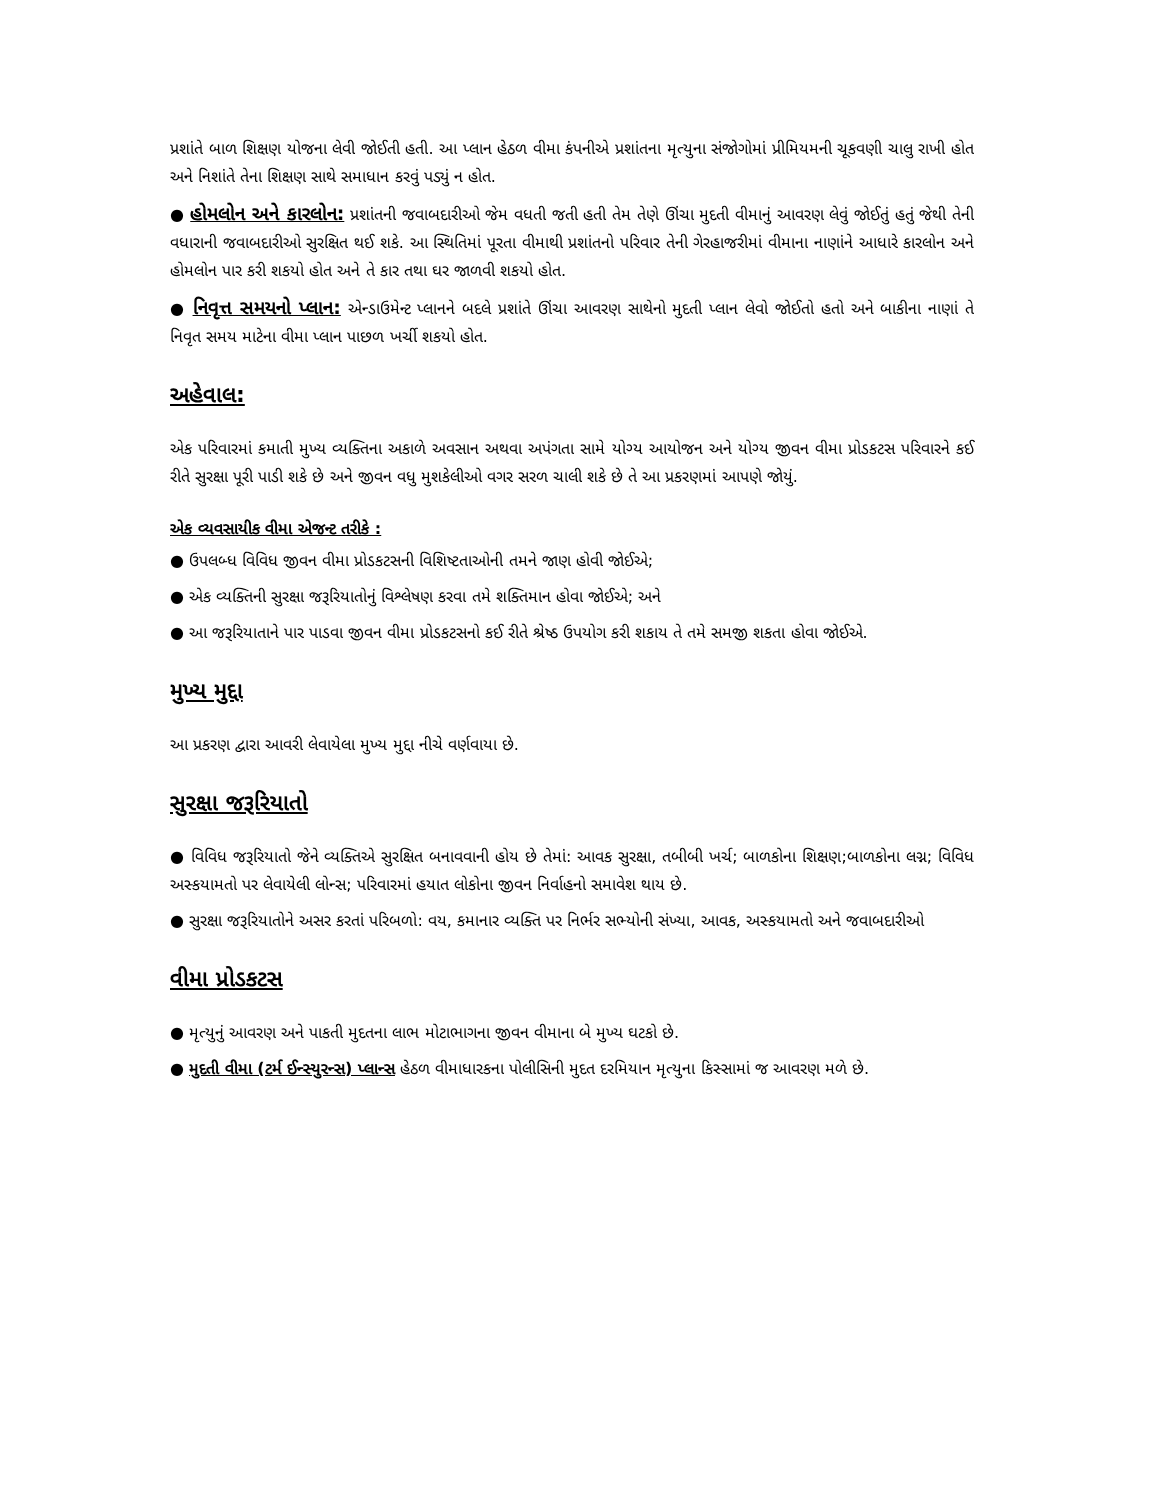પ્રશાંતે બાળ શિક્ષણ યોજના લેવી જોઈતી હતી. આ પ્લાન હેઠળ વીમા કંપનીએ પ્રશાંતના મૃત્યુના સંજોગોમાં પ્રીમિયમની ચૂકવણી ચાલુ રાખી હોત અને નિશાંતે તેના શિક્ષણ સાથે સમાધાન કરવું પડ્યું ન હોત.
● હોમલોન અને કારલોન: પ્રશાંતની જવાબદારીઓ જેમ વધતી જતી હતી તેમ તેણે ઊંચા મુદતી વીમાનું આવરણ લેવું જોઈતું હતું જેથી તેની વધારાની જવાબદારીઓ સુરક્ષિત થઈ શકે. આ સ્થિતિમાં પૂરતા વીમાથી પ્રશાંતનો પરિવાર તેની ગેરહાજરીમાં વીમાના નાણાંને આધારે કારલોન અને હોમલોન પાર કરી શકયો હોત અને તે કાર તથા ઘર જાળવી શકયો હોત.
● નિવૃત્ત સમયનો પ્લાન: એન્ડાઉમેન્ટ પ્લાનને બદલે પ્રશાંતે ઊંચા આવરણ સાથેનો મુદતી પ્લાન લેવો જોઈતો હતો અને બાકીના નાણાં તે નિવૃત સમય માટેના વીમા પ્લાન પાછળ ખર્ચી શકયો હોત.
અહેવાલ:
એક પરિવારમાં કમાતી મુખ્ય વ્યક્તિના અકાળે અવસાન અથવા અપંગતા સામે યોગ્ય આયોજન અને યોગ્ય જીવન વીમા પ્રોડકટસ પરિવારને કઈ રીતે સુરક્ષા પૂરી પાડી શકે છે અને જીવન વધુ મુશકેલીઓ વગર સરળ ચાલી શકે છે તે આ પ્રકરણમાં આપણે જોયું.
એક વ્યવસાયીક વીમા એજન્ટ તરીકે :
● ઉપલબ્ધ વિવિધ જીવન વીમા પ્રોડકટસની વિશિષ્ટતાઓની તમને જાણ હોવી જોઈએ;
● એક વ્યક્તિની સુરક્ષા જરૂરિયાતોનું વિશ્લેષણ કરવા તમે શક્તિમાન હોવા જોઈએ; અને
● આ જરૂરિયાતાને પાર પાડવા જીવન વીમા પ્રોડકટસનો કઈ રીતે શ્રેષ્ઠ ઉપયોગ કરી શકાય તે તમે સમજી શકતા હોવા જોઈએ.
મુખ્ય મુદ્દા
આ પ્રકરણ દ્વારા આવરી લેવાયેલા મુખ્ય મુદ્દા નીચે વર્ણવાયા છે.
સુરક્ષા જરૂરિયાતો
● વિવિધ જરૂરિયાતો જેને વ્યક્તિએ સુરક્ષિત બનાવવાની હોય છે તેમાં: આવક સુરક્ષા, તબીબી ખર્ચ; બાળકોના શિક્ષણ;બાળકોના લગ્ન; વિવિધ અસ્કયામતો પર લેવાયેલી લોન્સ; પરિવારમાં હયાત લોકોના જીવન નિર્વાહનો સમાવેશ થાય છે.
● સુરક્ષા જરૂરિયાતોને અસર કરતાં પરિબળો: વય, કમાનાર વ્યક્તિ પર નિર્ભર સભ્યોની સંખ્યા, આવક, અસ્કયામતો અને જવાબદારીઓ
વીમા પ્રોડકટસ
● મૃત્યુનું આવરણ અને પાકતી મુદતના લાભ મોટાભાગના જીવન વીમાના બે મુખ્ય ઘટકો છે.
● મુદતી વીમા (ટર્મ ઈન્સ્યુરન્સ) પ્લાન્સ હેઠળ વીમાધારકના પોલીસિની મુદત દરમિયાન મૃત્યુના કિસ્સામાં જ આવરણ મળે છે.